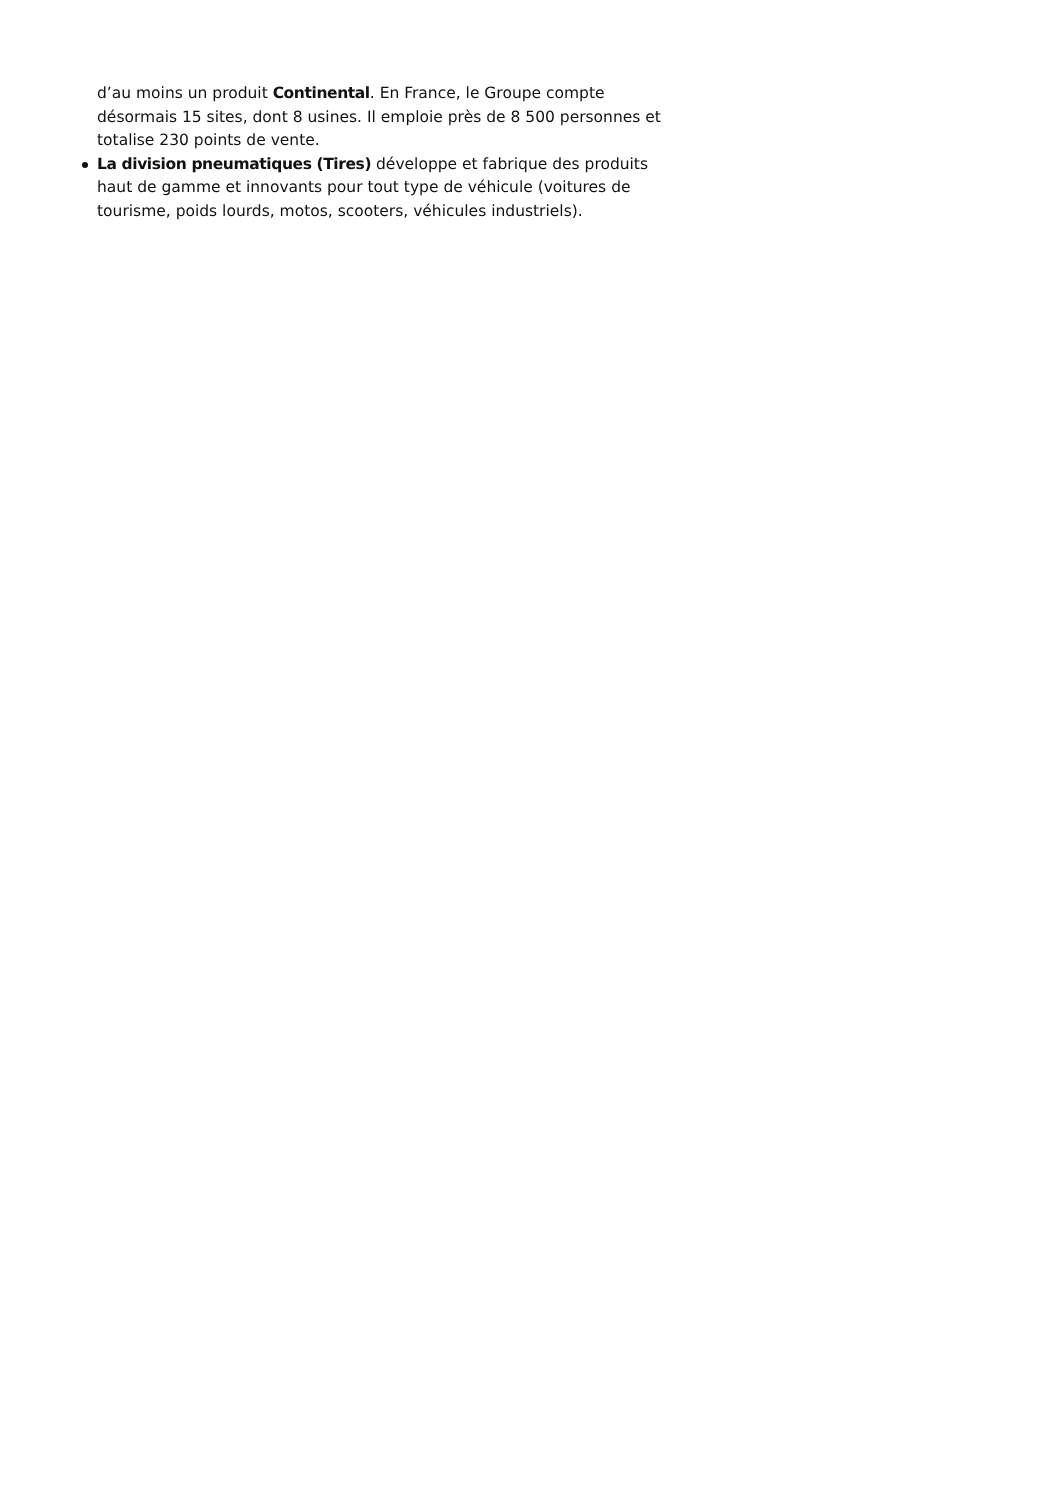d’au moins un produit Continental. En France, le Groupe compte désormais 15 sites, dont 8 usines. Il emploie près de 8 500 personnes et totalise 230 points de vente.
La division pneumatiques (Tires) développe et fabrique des produits haut de gamme et innovants pour tout type de véhicule (voitures de tourisme, poids lourds, motos, scooters, véhicules industriels).